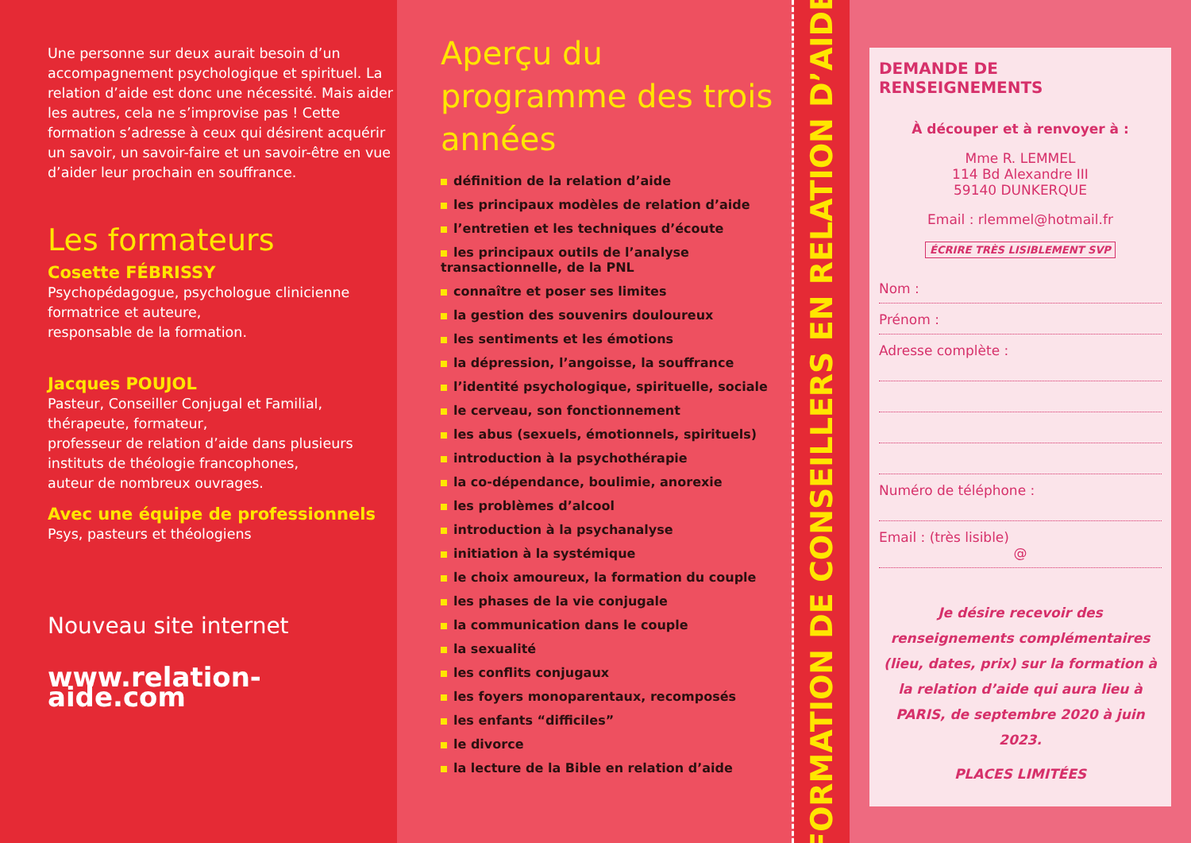Une personne sur deux aurait besoin d’un accompagnement psychologique et spirituel. La relation d’aide est donc une nécessité. Mais aider les autres, cela ne s’improvise pas ! Cette formation s’adresse à ceux qui désirent acquérir un savoir, un savoir-faire et un savoir-être en vue d’aider leur prochain en souffrance.
Les formateurs
Cosette FÉBRISSY
Psychopédagogue, psychologue clinicienne
formatrice et auteure,
responsable de la formation.
Jacques POUJOL
Pasteur, Conseiller Conjugal et Familial,
thérapeute, formateur,
professeur de relation d’aide dans plusieurs instituts de théologie francophones,
auteur de nombreux ouvrages.
Avec une équipe de professionnels
Psys, pasteurs et théologiens
Nouveau site internet
www.relation-aide.com
Aperçu du programme des trois années
définition de la relation d’aide
les principaux modèles de relation d’aide
l’entretien et les techniques d’écoute
les principaux outils de l’analyse transactionnelle, de la PNL
connaître et poser ses limites
la gestion des souvenirs douloureux
les sentiments et les émotions
la dépression, l’angoisse, la souffrance
l’identité psychologique, spirituelle, sociale
le cerveau, son fonctionnement
les abus (sexuels, émotionnels, spirituels)
introduction à la psychothérapie
la co-dépendance, boulimie, anorexie
les problèmes d’alcool
introduction à la psychanalyse
initiation à la systémique
le choix amoureux, la formation du couple
les phases de la vie conjugale
la communication dans le couple
la sexualité
les conflits conjugaux
les foyers monoparentaux, recomposés
les enfants “difficiles”
le divorce
la lecture de la Bible en relation d’aide
FORMATION DE CONSEILLERS EN RELATION D’AIDE
DEMANDE DE RENSEIGNEMENTS
À découper et à renvoyer à :
Mme R. LEMMEL
114 Bd Alexandre III
59140 DUNKERQUE
Email : rlemmel@hotmail.fr
ÉCRIRE TRÈS LISIBLEMENT SVP
Nom :
Prénom :
Adresse complète :
Numéro de téléphone :
Email : (très lisible)
@
Je désire recevoir des renseignements complémentaires (lieu, dates, prix) sur la formation à la relation d’aide qui aura lieu à PARIS, de septembre 2020 à juin 2023.
PLACES LIMITÉES